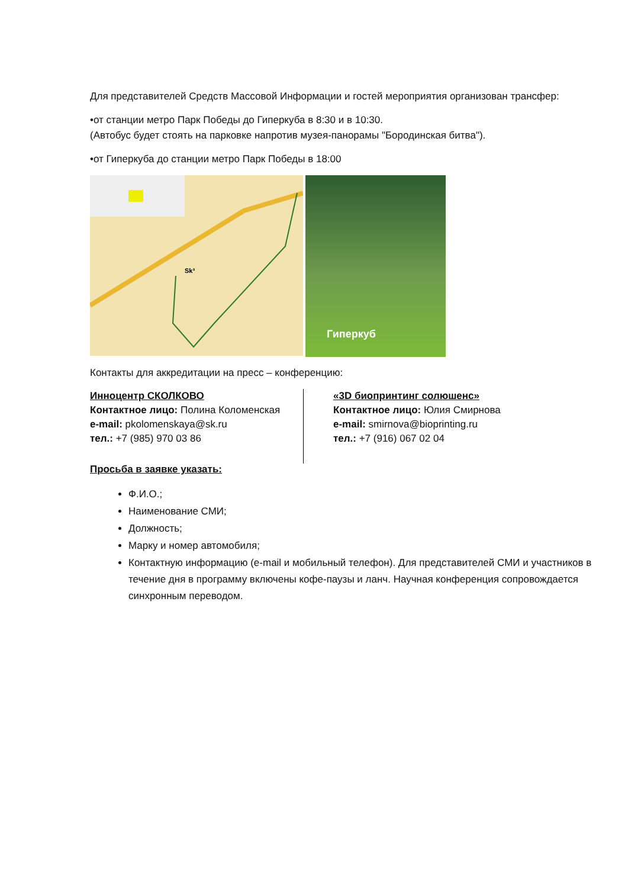Для представителей Средств Массовой Информации и гостей мероприятия организован трансфер:
•от станции метро Парк Победы до Гиперкуба в 8:30 и в 10:30.
(Автобус будет стоять на парковке напротив музея-панорамы "Бородинская битва").
•от Гиперкуба до станции метро Парк Победы в 18:00
Sk³
Гиперкуб
Контакты для аккредитации на пресс – конференцию:
Инноцентр СКОЛКОВО
Контактное лицо: Полина Коломенская
e-mail: pkolomenskaya@sk.ru
тел.: +7 (985) 970 03 86
«3D биопринтинг солюшенс»
Контактное лицо: Юлия Смирнова
e-mail: smirnova@bioprinting.ru
тел.: +7 (916) 067 02 04
Просьба в заявке указать:
Ф.И.О.;
Наименование СМИ;
Должность;
Марку и номер автомобиля;
Контактную информацию (e-mail и мобильный телефон). Для представителей СМИ и участников в течение дня в программу включены кофе-паузы и ланч. Научная конференция сопровождается синхронным переводом.